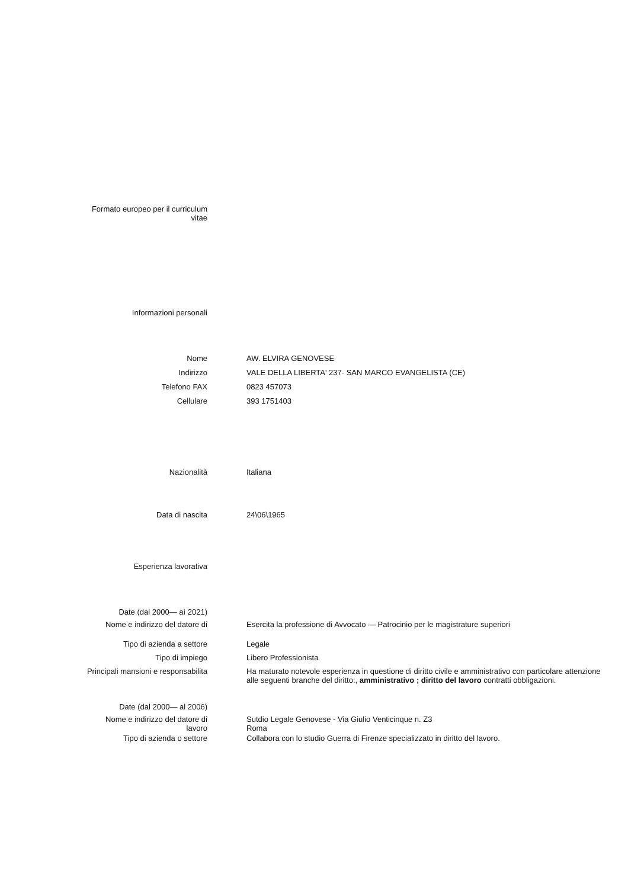Formato europeo per il curriculum
vitae
Informazioni personali
Nome AW. ELVIRA GENOVESE
Indirizzo VALE DELLA LIBERTA' 237- SAN MARCO EVANGELISTA (CE)
Telefono FAX 0823 457073
Cellulare 393 1751403
Nazionalità Italiana
Data di nascita 24\06\1965
Esperienza lavorativa
Date (dal 2000— aì 2021)
Nome e indirizzo del datore di Esercita la professione di Avvocato — Patrocinio per le magistrature superiori
Tipo di azienda a settore Legale
Tipo di impiego Libero Professionista
Principali mansioni e responsabilita Ha maturato notevole esperienza in questione di diritto civile e amministrativo con particolare attenzione alle seguenti branche del diritto:, amministrativo ; diritto del lavoro contratti obbligazioni.
Date (dal 2000— al 2006)
Nome e indirizzo del datore di
lavoro
Sutdio Legale Genovese - Via Giulio Venticinque n. Z3
Roma
Tipo di azienda o settore Collabora con lo studio Guerra di Firenze specializzato in diritto del lavoro.